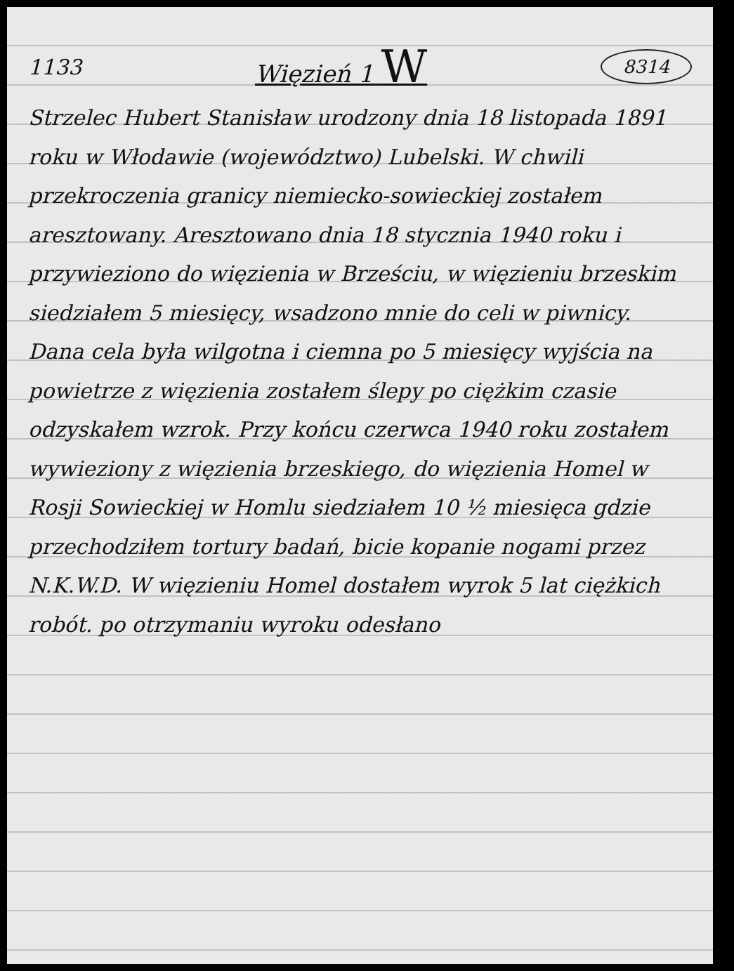1133 Więzień 1 W 8314
Strzelec Hubert Stanisław urodzony dnia 18 listopada 1891 roku w Włodawie (województwo) Lubelski. W chwili przekroczenia granicy niemiecko-sowieckiej zostałem aresztowany. Aresztowano dnia 18 stycznia 1940 roku i przywieziono do więzienia w Brześciu, w więzieniu brzeskim siedziałem 5 miesięcy, wsadzono mnie do celi w piwnicy. Dana cela była wilgotna i ciemna po 5 miesięcy wyjścia na powietrze z więzienia zostałem ślepy po ciężkim czasie odzyskałem wzrok. Przy końcu czerwca 1940 roku zostałem wywieziony z więzienia brzeskiego, do więzienia Homel w Rosji Sowieckiej w Homlu siedziałem 10 ½ miesięca gdzie przechodziłem tortury badań, bicie kopanie nogami przez N.K.W.D. W więzieniu Homel dostałem wyrok 5 lat ciężkich robót. po otrzymaniu wyroku odesłano